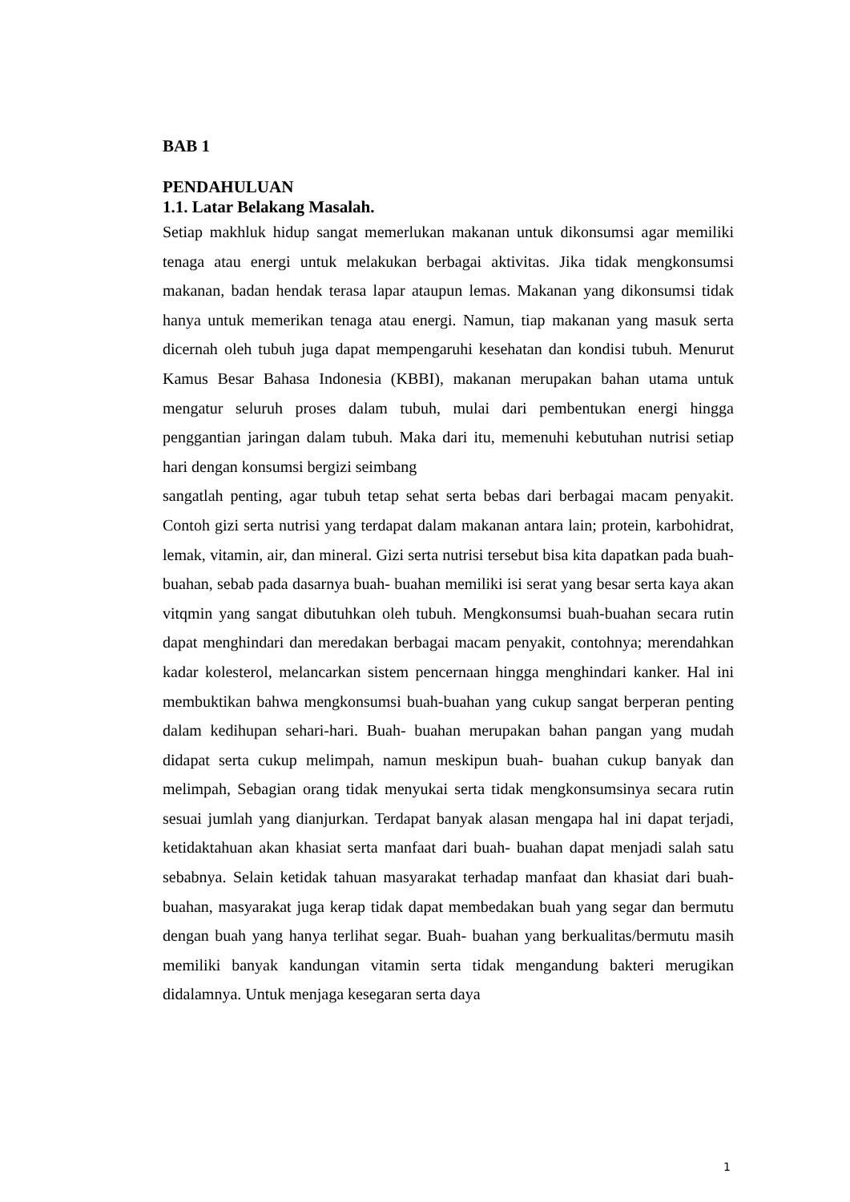BAB 1
PENDAHULUAN
1.1. Latar Belakang Masalah.
Setiap makhluk hidup sangat memerlukan makanan untuk dikonsumsi agar memiliki tenaga atau energi untuk melakukan berbagai aktivitas. Jika tidak mengkonsumsi makanan, badan hendak terasa lapar ataupun lemas. Makanan yang dikonsumsi tidak hanya untuk memerikan tenaga atau energi. Namun, tiap makanan yang masuk serta dicernah oleh tubuh juga dapat mempengaruhi kesehatan dan kondisi tubuh. Menurut Kamus Besar Bahasa Indonesia (KBBI), makanan merupakan bahan utama untuk mengatur seluruh proses dalam tubuh, mulai dari pembentukan energi hingga penggantian jaringan dalam tubuh. Maka dari itu, memenuhi kebutuhan nutrisi setiap hari dengan konsumsi bergizi seimbang
sangatlah penting, agar tubuh tetap sehat serta bebas dari berbagai macam penyakit. Contoh gizi serta nutrisi yang terdapat dalam makanan antara lain; protein, karbohidrat, lemak, vitamin, air, dan mineral. Gizi serta nutrisi tersebut bisa kita dapatkan pada buah- buahan, sebab pada dasarnya buah- buahan memiliki isi serat yang besar serta kaya akan vitqmin yang sangat dibutuhkan oleh tubuh. Mengkonsumsi buah-buahan secara rutin dapat menghindari dan meredakan berbagai macam penyakit, contohnya; merendahkan kadar kolesterol, melancarkan sistem pencernaan hingga menghindari kanker. Hal ini membuktikan bahwa mengkonsumsi buah-buahan yang cukup sangat berperan penting dalam kedihupan sehari-hari. Buah- buahan merupakan bahan pangan yang mudah didapat serta cukup melimpah, namun meskipun buah- buahan cukup banyak dan melimpah, Sebagian orang tidak menyukai serta tidak mengkonsumsinya secara rutin sesuai jumlah yang dianjurkan. Terdapat banyak alasan mengapa hal ini dapat terjadi, ketidaktahuan akan khasiat serta manfaat dari buah- buahan dapat menjadi salah satu sebabnya. Selain ketidak tahuan masyarakat terhadap manfaat dan khasiat dari buah- buahan, masyarakat juga kerap tidak dapat membedakan buah yang segar dan bermutu dengan buah yang hanya terlihat segar. Buah- buahan yang berkualitas/bermutu masih memiliki banyak kandungan vitamin serta tidak mengandung bakteri merugikan didalamnya. Untuk menjaga kesegaran serta daya
1